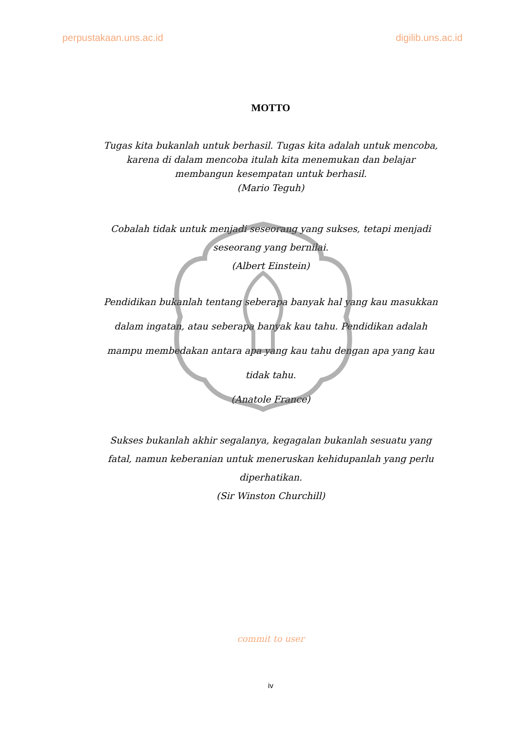perpustakaan.uns.ac.id digilib.uns.ac.id
MOTTO
Tugas kita bukanlah untuk berhasil. Tugas kita adalah untuk mencoba, karena di dalam mencoba itulah kita menemukan dan belajar membangun kesempatan untuk berhasil.
(Mario Teguh)
Cobalah tidak untuk menjadi seseorang yang sukses, tetapi menjadi seseorang yang bernilai.
(Albert Einstein)
Pendidikan bukanlah tentang seberapa banyak hal yang kau masukkan dalam ingatan, atau seberapa banyak kau tahu. Pendidikan adalah mampu membedakan antara apa yang kau tahu dengan apa yang kau tidak tahu.
(Anatole France)
Sukses bukanlah akhir segalanya, kegagalan bukanlah sesuatu yang fatal, namun keberanian untuk meneruskan kehidupanlah yang perlu diperhatikan.
(Sir Winston Churchill)
commit to user
iv